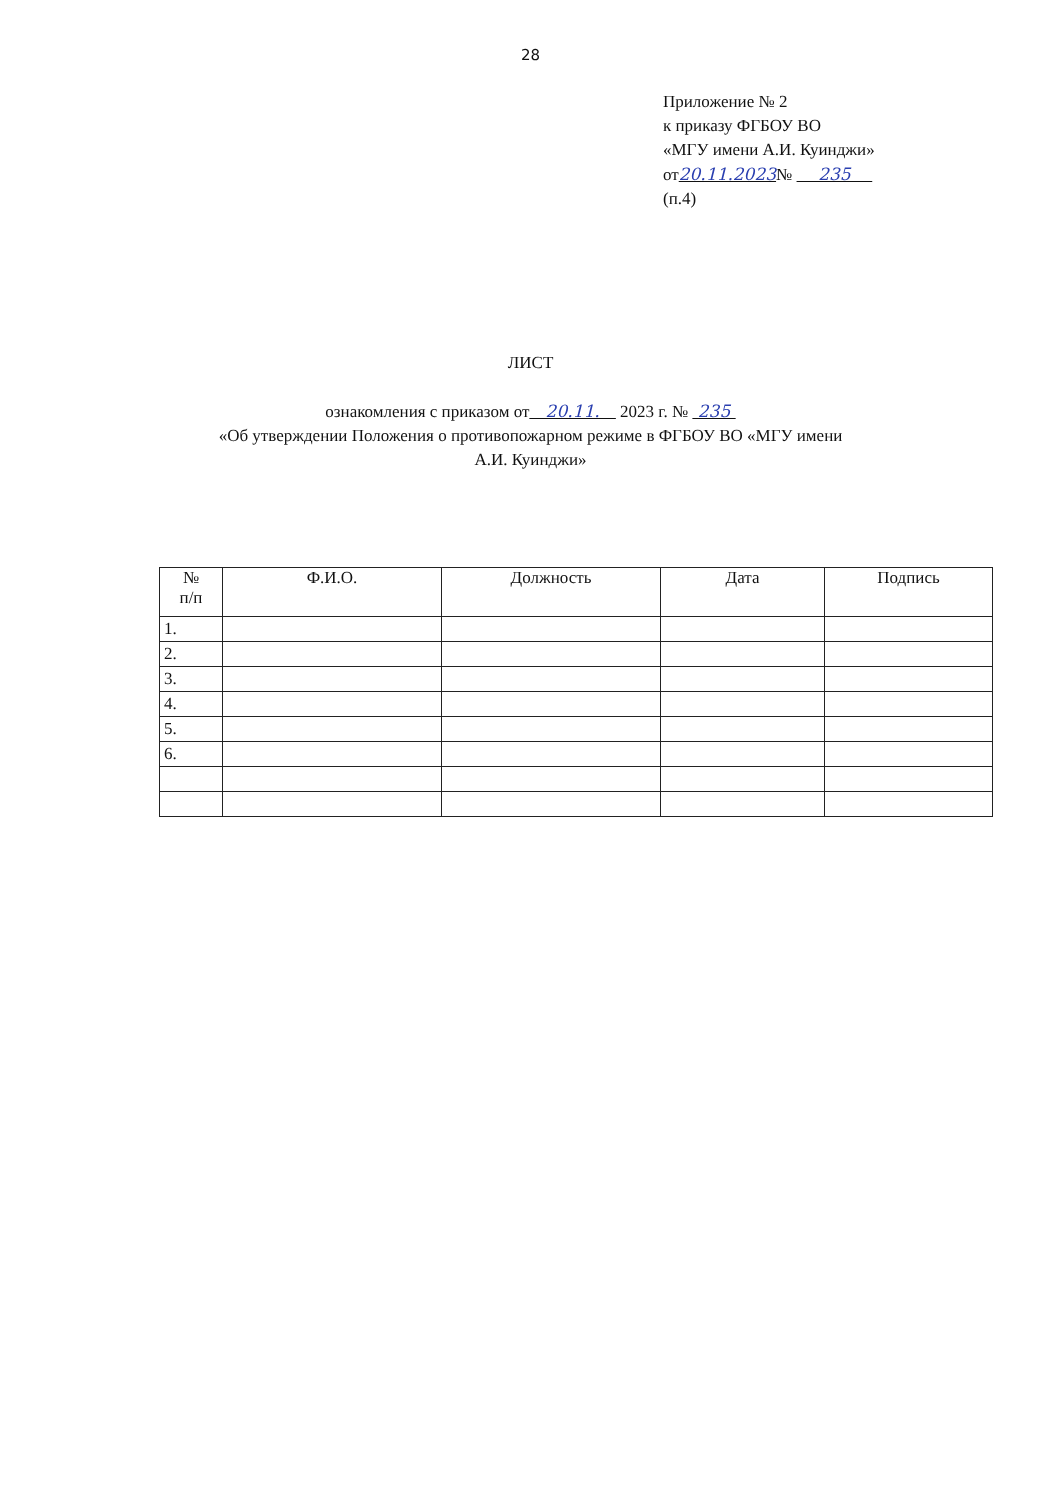28
Приложение № 2
к приказу ФГБОУ ВО
«МГУ имени А.И. Куинджи»
от20.11.2023№ 235
(п.4)
ЛИСТ
ознакомления с приказом от 20.11. 2023 г. № 235
«Об утверждении Положения о противопожарном режиме в ФГБОУ ВО «МГУ имени
А.И. Куинджи»
| № п/п | Ф.И.О. | Должность | Дата | Подпись |
| --- | --- | --- | --- | --- |
| 1. | | | | |
| 2. | | | | |
| 3. | | | | |
| 4. | | | | |
| 5. | | | | |
| 6. | | | | |